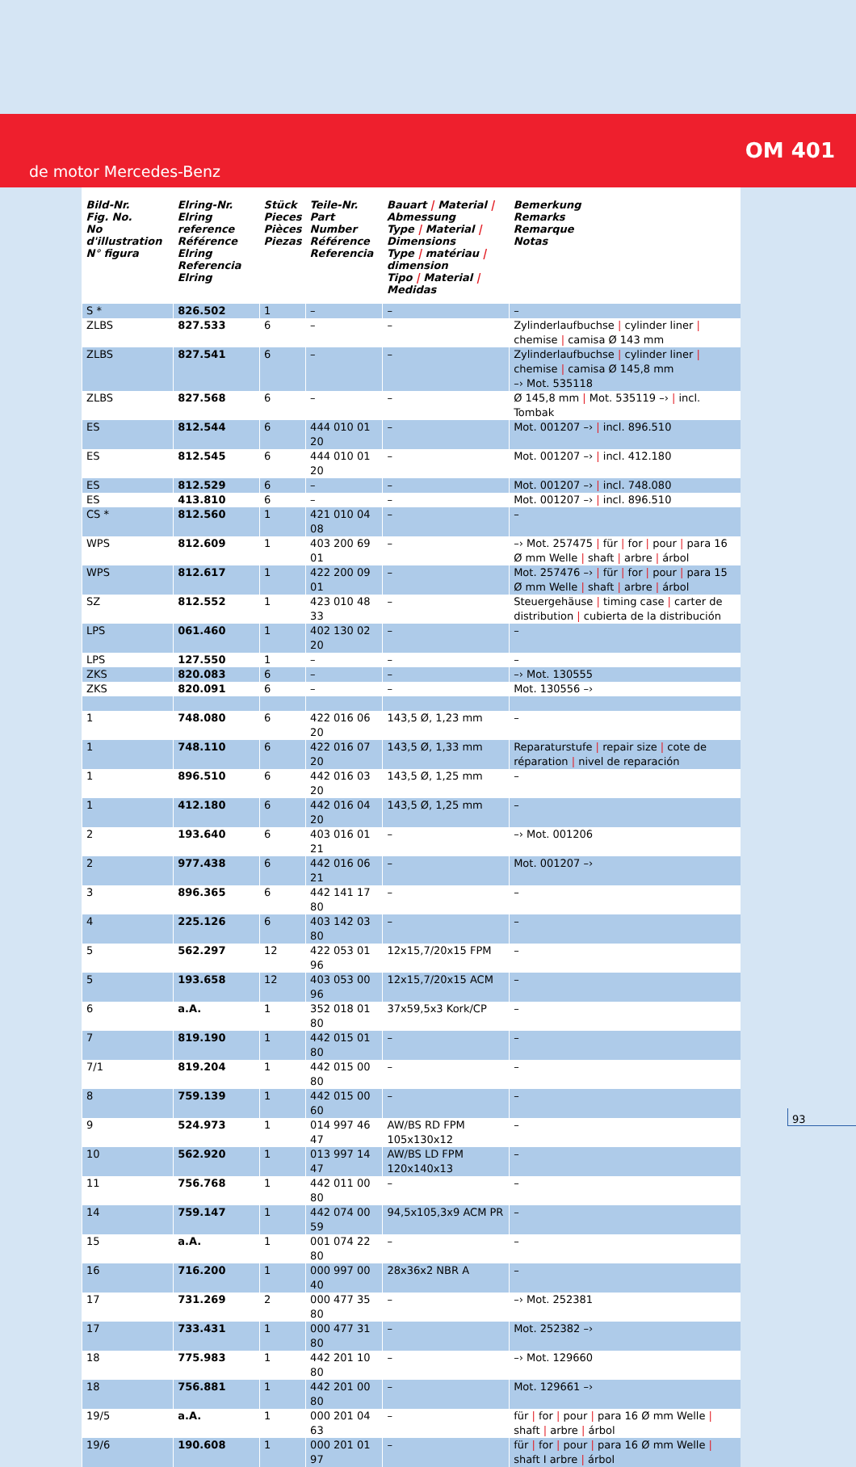OM 401
de motor Mercedes-Benz
| Bild-Nr. Fig. No. No d'illustration N° figura | Elring-Nr. Elring reference Référence Elring Referencia Elring | Stück Pieces Pièces Piezas | Teile-Nr. Part Number Référence Referencia | Bauart / Material / Abmessung Type / Material / Dimensions Type / matériau / dimension Tipo / Material / Medidas | Bemerkung Remarks Remarque Notas |
| --- | --- | --- | --- | --- | --- |
| S * | 826.502 | 1 | – | – | – |
| ZLBS | 827.533 | 6 | – | – | Zylinderlaufbuchse / cylinder liner / chemise / camisa Ø 143 mm |
| ZLBS | 827.541 | 6 | – | – | Zylinderlaufbuchse / cylinder liner / chemise / camisa Ø 145,8 mm –› Mot. 535118 |
| ZLBS | 827.568 | 6 | – | – | Ø 145,8 mm / Mot. 535119 –› / incl. Tombak |
| ES | 812.544 | 6 | 444 010 01 20 | – | Mot. 001207 –› / incl. 896.510 |
| ES | 812.545 | 6 | 444 010 01 20 | – | Mot. 001207 –› / incl. 412.180 |
| ES | 812.529 | 6 | – | – | Mot. 001207 –› / incl. 748.080 |
| ES | 413.810 | 6 | – | – | Mot. 001207 –› / incl. 896.510 |
| CS * | 812.560 | 1 | 421 010 04 08 | – | – |
| WPS | 812.609 | 1 | 403 200 69 01 | – | –› Mot. 257475 / für / for / pour / para 16 Ø mm Welle / shaft / arbre / árbol |
| WPS | 812.617 | 1 | 422 200 09 01 | – | Mot. 257476 –› / für / for / pour / para 15 Ø mm Welle / shaft / arbre / árbol |
| SZ | 812.552 | 1 | 423 010 48 33 | – | Steuergehäuse / timing case / carter de distribution / cubierta de la distribución |
| LPS | 061.460 | 1 | 402 130 02 20 | – | – |
| LPS | 127.550 | 1 | – | – | – |
| ZKS | 820.083 | 6 | – | – | –› Mot. 130555 |
| ZKS | 820.091 | 6 | – | – | Mot. 130556 –› |
| 1 | 748.080 | 6 | 422 016 06 20 | 143,5 Ø, 1,23 mm | – |
| 1 | 748.110 | 6 | 422 016 07 20 | 143,5 Ø, 1,33 mm | Reparaturstufe / repair size / cote de réparation / nivel de reparación |
| 1 | 896.510 | 6 | 442 016 03 20 | 143,5 Ø, 1,25 mm | – |
| 1 | 412.180 | 6 | 442 016 04 20 | 143,5 Ø, 1,25 mm | – |
| 2 | 193.640 | 6 | 403 016 01 21 | – | –› Mot. 001206 |
| 2 | 977.438 | 6 | 442 016 06 21 | – | Mot. 001207 –› |
| 3 | 896.365 | 6 | 442 141 17 80 | – | – |
| 4 | 225.126 | 6 | 403 142 03 80 | – | – |
| 5 | 562.297 | 12 | 422 053 01 96 | 12x15,7/20x15 FPM | – |
| 5 | 193.658 | 12 | 403 053 00 96 | 12x15,7/20x15 ACM | – |
| 6 | a.A. | 1 | 352 018 01 80 | 37x59,5x3 Kork/CP | – |
| 7 | 819.190 | 1 | 442 015 01 80 | – | – |
| 7/1 | 819.204 | 1 | 442 015 00 80 | – | – |
| 8 | 759.139 | 1 | 442 015 00 60 | – | – |
| 9 | 524.973 | 1 | 014 997 46 47 | AW/BS RD FPM 105x130x12 | – |
| 10 | 562.920 | 1 | 013 997 14 47 | AW/BS LD FPM 120x140x13 | – |
| 11 | 756.768 | 1 | 442 011 00 80 | – | – |
| 14 | 759.147 | 1 | 442 074 00 59 | 94,5x105,3x9 ACM PR | – |
| 15 | a.A. | 1 | 001 074 22 80 | – | – |
| 16 | 716.200 | 1 | 000 997 00 40 | 28x36x2 NBR A | – |
| 17 | 731.269 | 2 | 000 477 35 80 | – | –› Mot. 252381 |
| 17 | 733.431 | 1 | 000 477 31 80 | – | Mot. 252382 –› |
| 18 | 775.983 | 1 | 442 201 10 80 | – | –› Mot. 129660 |
| 18 | 756.881 | 1 | 442 201 00 80 | – | Mot. 129661 –› |
| 19/5 | a.A. | 1 | 000 201 04 63 | – | für / for / pour / para 16 Ø mm Welle / shaft / arbre / árbol |
| 19/6 | 190.608 | 1 | 000 201 01 97 | – | für / for / pour / para 16 Ø mm Welle / shaft I arbre / árbol |
93